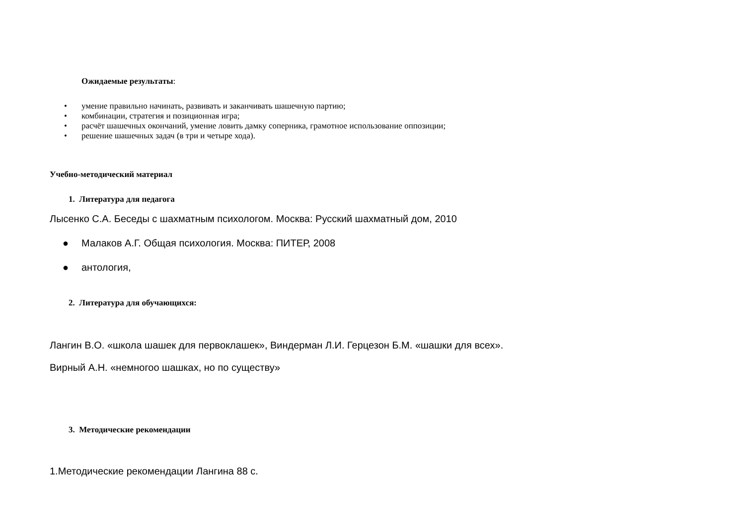Ожидаемые результаты:
• умение правильно начинать, развивать и заканчивать шашечную партию;
• комбинации, стратегия и позиционная игра;
• расчёт шашечных окончаний, умение ловить дамку соперника, грамотное использование оппозиции;
• решение шашечных задач (в три и четыре хода).
Учебно-методический материал
1. Литература для педагога
Лысенко С.А. Беседы с шахматным психологом. Москва: Русский шахматный дом, 2010
● Малаков А.Г. Общая психология. Москва: ПИТЕР, 2008
● антология,
2. Литература для обучающихся:
Лангин В.О. «школа шашек для первоклашек», Виндерман Л.И. Герцезон Б.М. «шашки для всех».
Вирный А.Н. «немногоо шашках, но по существу»
3. Методические рекомендации
1.Методические рекомендации Лангина 88 с.